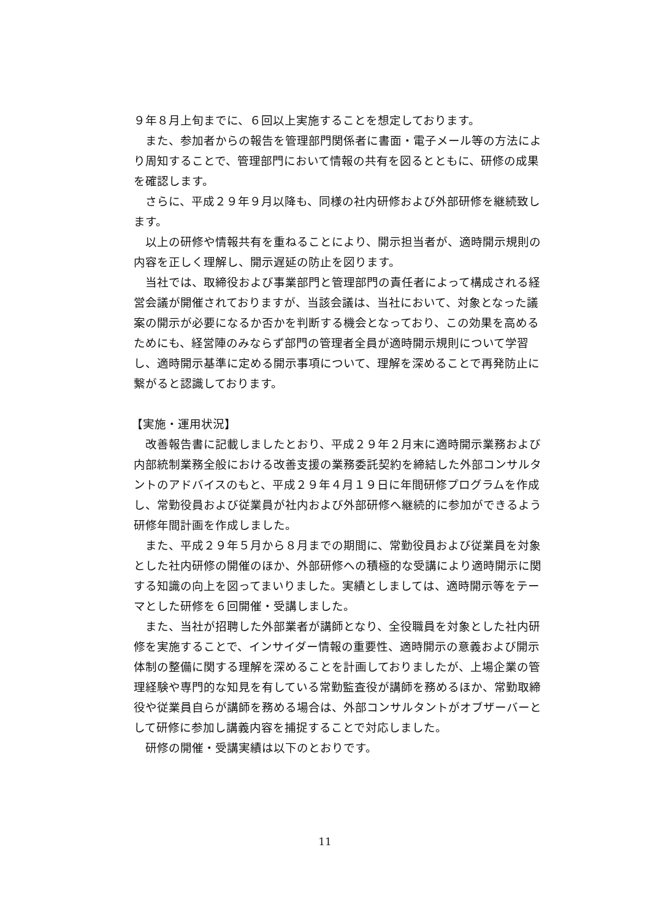９年８月上旬までに、６回以上実施することを想定しております。
また、参加者からの報告を管理部門関係者に書面・電子メール等の方法により周知することで、管理部門において情報の共有を図るとともに、研修の成果を確認します。
さらに、平成２９年９月以降も、同様の社内研修および外部研修を継続致します。
以上の研修や情報共有を重ねることにより、開示担当者が、適時開示規則の内容を正しく理解し、開示遅延の防止を図ります。
当社では、取締役および事業部門と管理部門の責任者によって構成される経営会議が開催されておりますが、当該会議は、当社において、対象となった議案の開示が必要になるか否かを判断する機会となっており、この効果を高めるためにも、経営陣のみならず部門の管理者全員が適時開示規則について学習し、適時開示基準に定める開示事項について、理解を深めることで再発防止に繋がると認識しております。
【実施・運用状況】
改善報告書に記載しましたとおり、平成２９年２月末に適時開示業務および内部統制業務全般における改善支援の業務委託契約を締結した外部コンサルタントのアドバイスのもと、平成２９年４月１９日に年間研修プログラムを作成し、常勤役員および従業員が社内および外部研修へ継続的に参加ができるよう研修年間計画を作成しました。
また、平成２９年５月から８月までの期間に、常勤役員および従業員を対象とした社内研修の開催のほか、外部研修への積極的な受講により適時開示に関する知識の向上を図ってまいりました。実績としましては、適時開示等をテーマとした研修を６回開催・受講しました。
また、当社が招聘した外部業者が講師となり、全役職員を対象とした社内研修を実施することで、インサイダー情報の重要性、適時開示の意義および開示体制の整備に関する理解を深めることを計画しておりましたが、上場企業の管理経験や専門的な知見を有している常勤監査役が講師を務めるほか、常勤取締役や従業員自らが講師を務める場合は、外部コンサルタントがオブザーバーとして研修に参加し講義内容を捕捉することで対応しました。
研修の開催・受講実績は以下のとおりです。
11